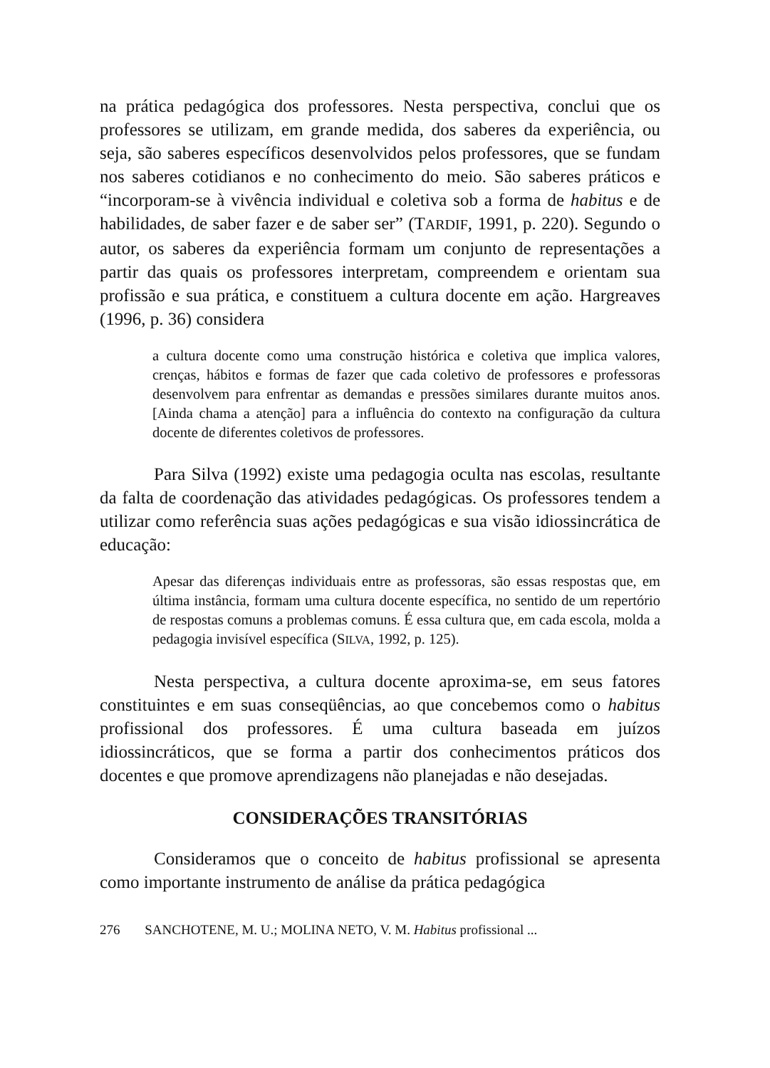na prática pedagógica dos professores. Nesta perspectiva, conclui que os professores se utilizam, em grande medida, dos saberes da experiência, ou seja, são saberes específicos desenvolvidos pelos professores, que se fundam nos saberes cotidianos e no conhecimento do meio. São saberes práticos e “incorporam-se à vivência individual e coletiva sob a forma de habitus e de habilidades, de saber fazer e de saber ser” (TARDIF, 1991, p. 220). Segundo o autor, os saberes da experiência formam um conjunto de representações a partir das quais os professores interpretam, compreendem e orientam sua profissão e sua prática, e constituem a cultura docente em ação. Hargreaves (1996, p. 36) considera
a cultura docente como uma construção histórica e coletiva que implica valores, crenças, hábitos e formas de fazer que cada coletivo de professores e professoras desenvolvem para enfrentar as demandas e pressões similares durante muitos anos. [Ainda chama a atenção] para a influência do contexto na configuração da cultura docente de diferentes coletivos de professores.
Para Silva (1992) existe uma pedagogia oculta nas escolas, resultante da falta de coordenação das atividades pedagógicas. Os professores tendem a utilizar como referência suas ações pedagógicas e sua visão idiossincrática de educação:
Apesar das diferenças individuais entre as professoras, são essas respostas que, em última instância, formam uma cultura docente específica, no sentido de um repertório de respostas comuns a problemas comuns. É essa cultura que, em cada escola, molda a pedagogia invisível específica (SILVA, 1992, p. 125).
Nesta perspectiva, a cultura docente aproxima-se, em seus fatores constituintes e em suas conseqüências, ao que concebemos como o habitus profissional dos professores. É uma cultura baseada em juízos idiossincráticos, que se forma a partir dos conhecimentos práticos dos docentes e que promove aprendizagens não planejadas e não desejadas.
CONSIDERAÇÕES TRANSITÓRIAS
Consideramos que o conceito de habitus profissional se apresenta como importante instrumento de análise da prática pedagógica
276 SANCHOTENE, M. U.; MOLINA NETO, V. M. Habitus profissional ...